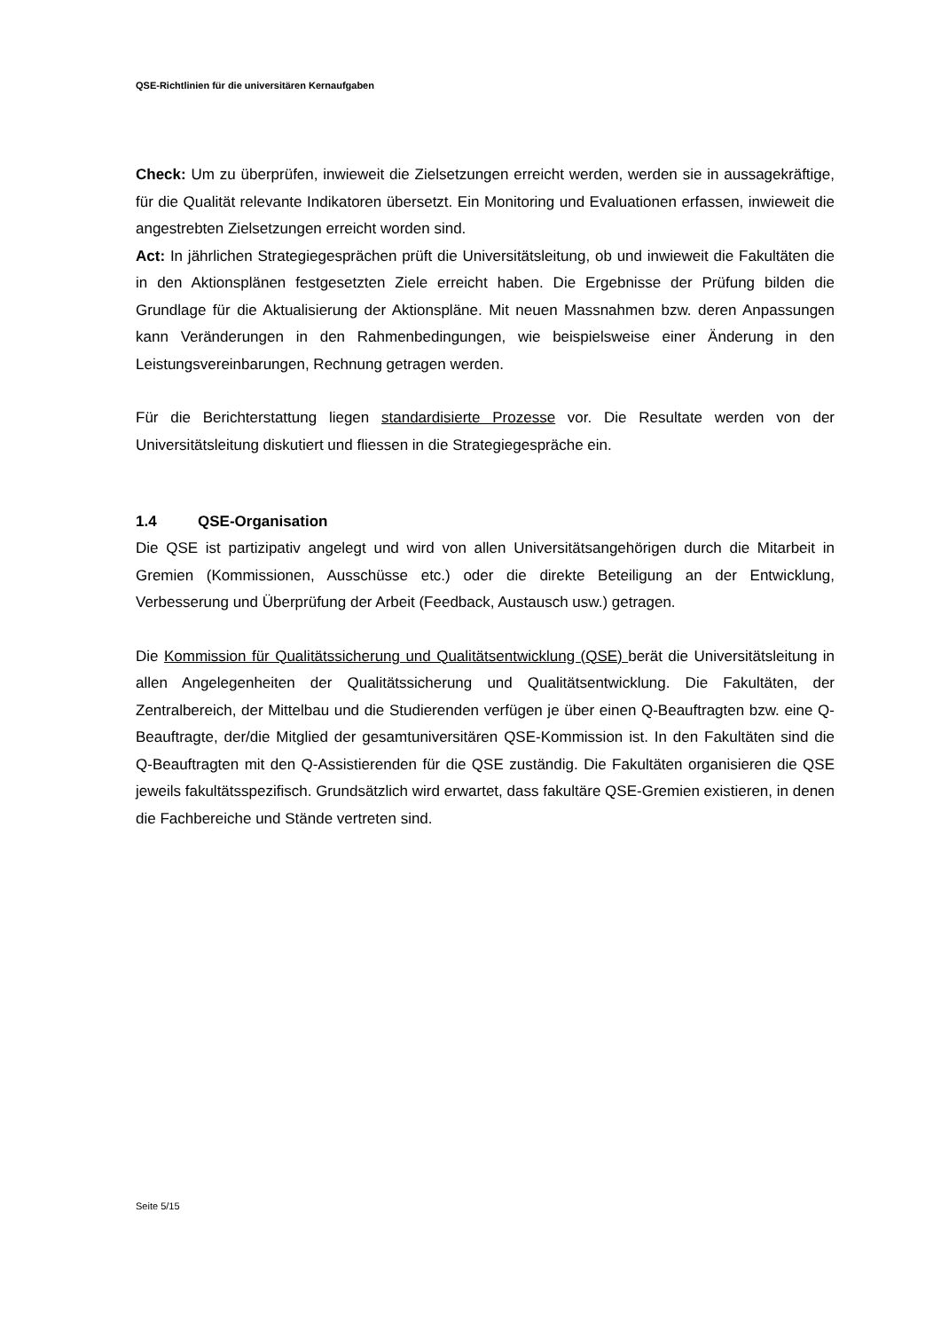QSE-Richtlinien für die universitären Kernaufgaben
Check: Um zu überprüfen, inwieweit die Zielsetzungen erreicht werden, werden sie in aussagekräftige, für die Qualität relevante Indikatoren übersetzt. Ein Monitoring und Evaluationen erfassen, inwieweit die angestrebten Zielsetzungen erreicht worden sind.
Act: In jährlichen Strategiegesprächen prüft die Universitätsleitung, ob und inwieweit die Fakultäten die in den Aktionsplänen festgesetzten Ziele erreicht haben. Die Ergebnisse der Prüfung bilden die Grundlage für die Aktualisierung der Aktionspläne. Mit neuen Massnahmen bzw. deren Anpassungen kann Veränderungen in den Rahmenbedingungen, wie beispielsweise einer Änderung in den Leistungsvereinbarungen, Rechnung getragen werden.
Für die Berichterstattung liegen standardisierte Prozesse vor. Die Resultate werden von der Universitätsleitung diskutiert und fliessen in die Strategiegespräche ein.
1.4 QSE-Organisation
Die QSE ist partizipativ angelegt und wird von allen Universitätsangehörigen durch die Mitarbeit in Gremien (Kommissionen, Ausschüsse etc.) oder die direkte Beteiligung an der Entwicklung, Verbesserung und Überprüfung der Arbeit (Feedback, Austausch usw.) getragen.
Die Kommission für Qualitätssicherung und Qualitätsentwicklung (QSE) berät die Universitätsleitung in allen Angelegenheiten der Qualitätssicherung und Qualitätsentwicklung. Die Fakultäten, der Zentralbereich, der Mittelbau und die Studierenden verfügen je über einen Q-Beauftragten bzw. eine Q-Beauftragte, der/die Mitglied der gesamtuniversitären QSE-Kommission ist. In den Fakultäten sind die Q-Beauftragten mit den Q-Assistierenden für die QSE zuständig. Die Fakultäten organisieren die QSE jeweils fakultätsspezifisch. Grundsätzlich wird erwartet, dass fakultäre QSE-Gremien existieren, in denen die Fachbereiche und Stände vertreten sind.
Seite 5/15